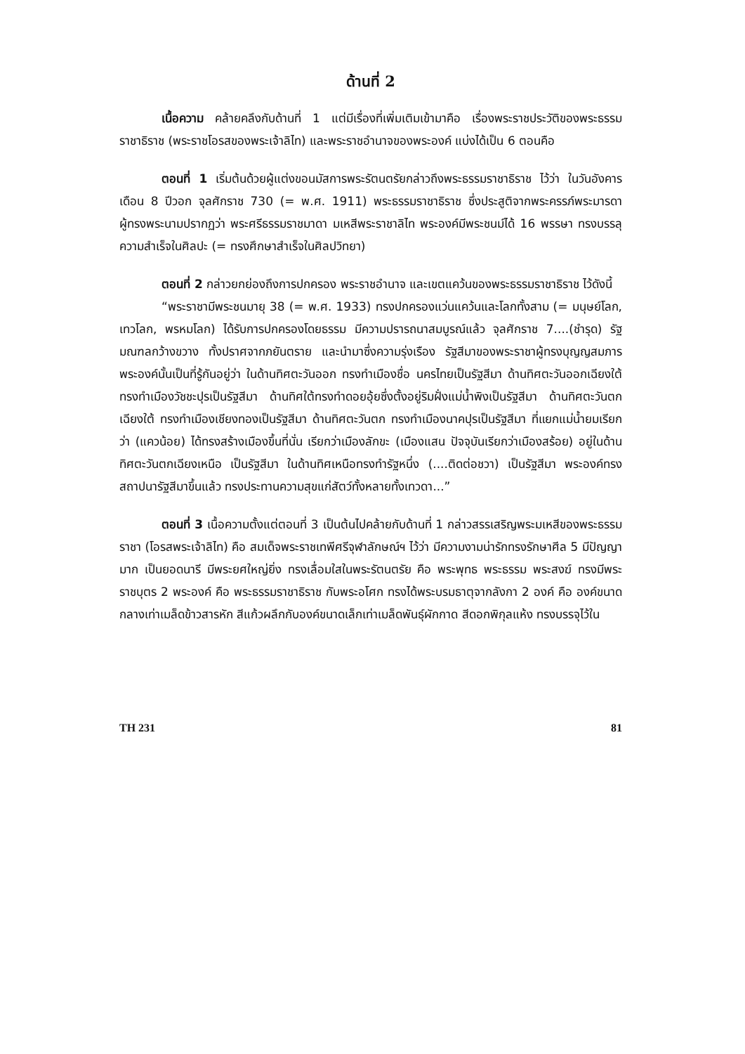ด้านที่ 2
เนื้อความ คล้ายคลึงกับด้านที่ 1 แต่มีเรื่องที่เพิ่มเติมเข้ามาคือ เรื่องพระราชประวัติของพระธรรมราชาธิราช (พระราชโอรสของพระเจ้าลิไท) และพระราชอำนาจของพระองค์ แบ่งได้เป็น 6 ตอนคือ
ตอนที่ 1 เริ่มต้นด้วยผู้แต่งขอนมัสการพระรัตนตรัยกล่าวถึงพระธรรมราชาธิราช ไว้ว่า ในวันอังคาร เดือน 8 ปีวอก จุลศักราช 730 (= พ.ศ. 1911) พระธรรมราชาธิราช ซึ่งประสูติจากพระครรภ์พระมารดา ผู้ทรงพระนามปรากฏว่า พระศรีธรรมราชมาดา มเหสีพระราชาลิไท พระองค์มีพระชนม์ได้ 16 พรรษา ทรงบรรลุความสำเร็จในศิลปะ (= ทรงศึกษาสำเร็จในศิลปวิทยา)
ตอนที่ 2 กล่าวยกย่องถึงการปกครอง พระราชอำนาจ และเขตแคว้นของพระธรรมราชาธิราช ไว้ดังนี้
“พระราชามีพระชนมายุ 38 (= พ.ศ. 1933) ทรงปกครองแว่นแคว้นและโลกทั้งสาม (= มนุษย์โลก, เทวโลก, พรหมโลก) ได้รับการปกครองโดยธรรม มีความปรารถนาสมบูรณ์แล้ว จุลศักราช 7....(ชำรุด) รัฐมณฑลกว้างขวาง ทั้งปราศจากภยันตราย และนำมาซึ่งความรุ่งเรือง รัฐสีมาของพระราชาผู้ทรงบุญญสมภารพระองค์นั้นเป็นที่รู้กันอยู่ว่า ในด้านทิศตะวันออก ทรงทำเมืองชื่อ นครไทยเป็นรัฐสีมา ด้านทิศตะวันออกเฉียงใต้ ทรงทำเมืองวัชชะปุรเป็นรัฐสีมา ด้านทิศใต้ทรงทำดอยอุ้ยซึ่งตั้งอยู่ริมฝั่งแม่น้ำพิงเป็นรัฐสีมา ด้านทิศตะวันตกเฉียงใต้ ทรงทำเมืองเชียงทองเป็นรัฐสีมา ด้านทิศตะวันตก ทรงทำเมืองนาคปุรเป็นรัฐสีมา ที่แยกแม่น้ำยมเรียกว่า (แควน้อย) ได้ทรงสร้างเมืองขึ้นที่นั่น เรียกว่าเมืองลักขะ (เมืองแสน ปัจจุบันเรียกว่าเมืองสร้อย) อยู่ในด้านทิศตะวันตกเฉียงเหนือ เป็นรัฐสีมา ในด้านทิศเหนือทรงทำรัฐหนึ่ง (....ติดต่อชวา) เป็นรัฐสีมา พระองค์ทรงสถาปนารัฐสีมาขึ้นแล้ว ทรงประทานความสุขแก่สัตว์ทั้งหลายทั้งเทวดา...”
ตอนที่ 3 เนื้อความตั้งแต่ตอนที่ 3 เป็นต้นไปคล้ายกับด้านที่ 1 กล่าวสรรเสริญพระมเหสีของพระธรรมราชา (โอรสพระเจ้าลิไท) คือ สมเด็จพระราชเทพีศรีจุฬาลักษณ์ฯ ไว้ว่า มีความงามน่ารักทรงรักษาศีล 5 มีปัญญามาก เป็นยอดนารี มีพระยศใหญ่ยิ่ง ทรงเลื่อมใสในพระรัตนตรัย คือ พระพุทธ พระธรรม พระสงฆ์ ทรงมีพระราชบุตร 2 พระองค์ คือ พระธรรมราชาธิราช กับพระอโศก ทรงได้พระบรมธาตุจากลังกา 2 องค์ คือ องค์ขนาดกลางเท่าเมล็ดข้าวสารหัก สีแก้วผลึกกับองค์ขนาดเล็กเท่าเมล็ดพันธุ์ผักกาด สีดอกพิกุลแห้ง ทรงบรรจุไว้ใน
TH 231 81